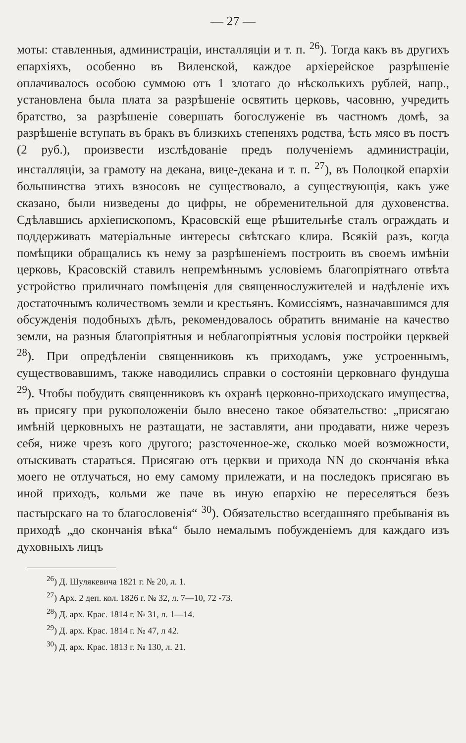— 27 —
моты: ставленныя, администраціи, инсталляціи и т. п. <sup>26</sup>). Тогда какъ въ другихъ епархіяхъ, особенно въ Виленской, каждое архіерейское разрѣшеніе оплачивалось особою суммою отъ 1 злотаго до нѣсколькихъ рублей, напр., установлена была плата за разрѣшеніе освятить церковь, часовню, учредить братство, за разрѣшеніе совершать богослуженіе въ частномъ домѣ, за разрѣшеніе вступать въ бракъ въ близкихъ степеняхъ родства, ѣсть мясо въ постъ (2 руб.), произвести изслѣдованіе предъ полученіемъ администраціи, инсталляціи, за грамоту на декана, вице-декана и т. п. <sup>27</sup>), въ Полоцкой епархіи большинства этихъ взносовъ не существовало, а существующія, какъ уже сказано, были низведены до цифры, не обременительной для духовенства. Сдѣлавшись архіепископомъ, Красовскій еще рѣшительнѣе сталъ ограждать и поддерживать матеріальные интересы свѣтскаго клира. Всякій разъ, когда помѣщики обращались къ нему за разрѣшеніемъ построить въ своемъ имѣніи церковь, Красовскій ставилъ непремѣннымъ условіемъ благопріятнаго отвѣта устройство приличнаго помѣщенія для священнослужителей и надѣленіе ихъ достаточнымъ количествомъ земли и крестьянъ. Комиссіямъ, назначавшимся для обсужденія подобныхъ дѣлъ, рекомендовалось обратить вниманіе на качество земли, на разныя благопріятныя и неблагопріятныя условія постройки церквей <sup>28</sup>). При опредѣленіи священниковъ къ приходамъ, уже устроеннымъ, существовавшимъ, также наводились справки о состояніи церковнаго фундуша <sup>29</sup>). Чтобы побудить священниковъ къ охранѣ церковно-приходскаго имущества, въ присягу при рукоположеніи было внесено такое обязательство: „присягаю имѣній церковныхъ не разтащати, не заставляти, ани продавати, ниже черезъ себя, ниже чрезъ кого другого; разсточенное-же, сколько моей возможности, отыскивать стараться. Присягаю отъ церкви и прихода NN до скончанія вѣка моего не отлучаться, но ему самому прилежати, и на последокъ присягаю въ иной приходъ, кольми же паче въ иную епархію не переселяться безъ пастырскаго на то благословенія“ <sup>30</sup>). Обязательство всегдашняго пребыванія въ приходѣ „до скончанія вѣка“ было немалымъ побужденіемъ для каждаго изъ духовныхъ лицъ
<sup>26</sup>) Д. Шулякевича 1821 г. № 20, л. 1.
<sup>27</sup>) Арх. 2 деп. кол. 1826 г. № 32, л. 7—10, 72 -73.
<sup>28</sup>) Д. арх. Крас. 1814 г. № 31, л. 1—14.
<sup>29</sup>) Д. арх. Крас. 1814 г. № 47, л 42.
<sup>30</sup>) Д. арх. Крас. 1813 г. № 130, л. 21.